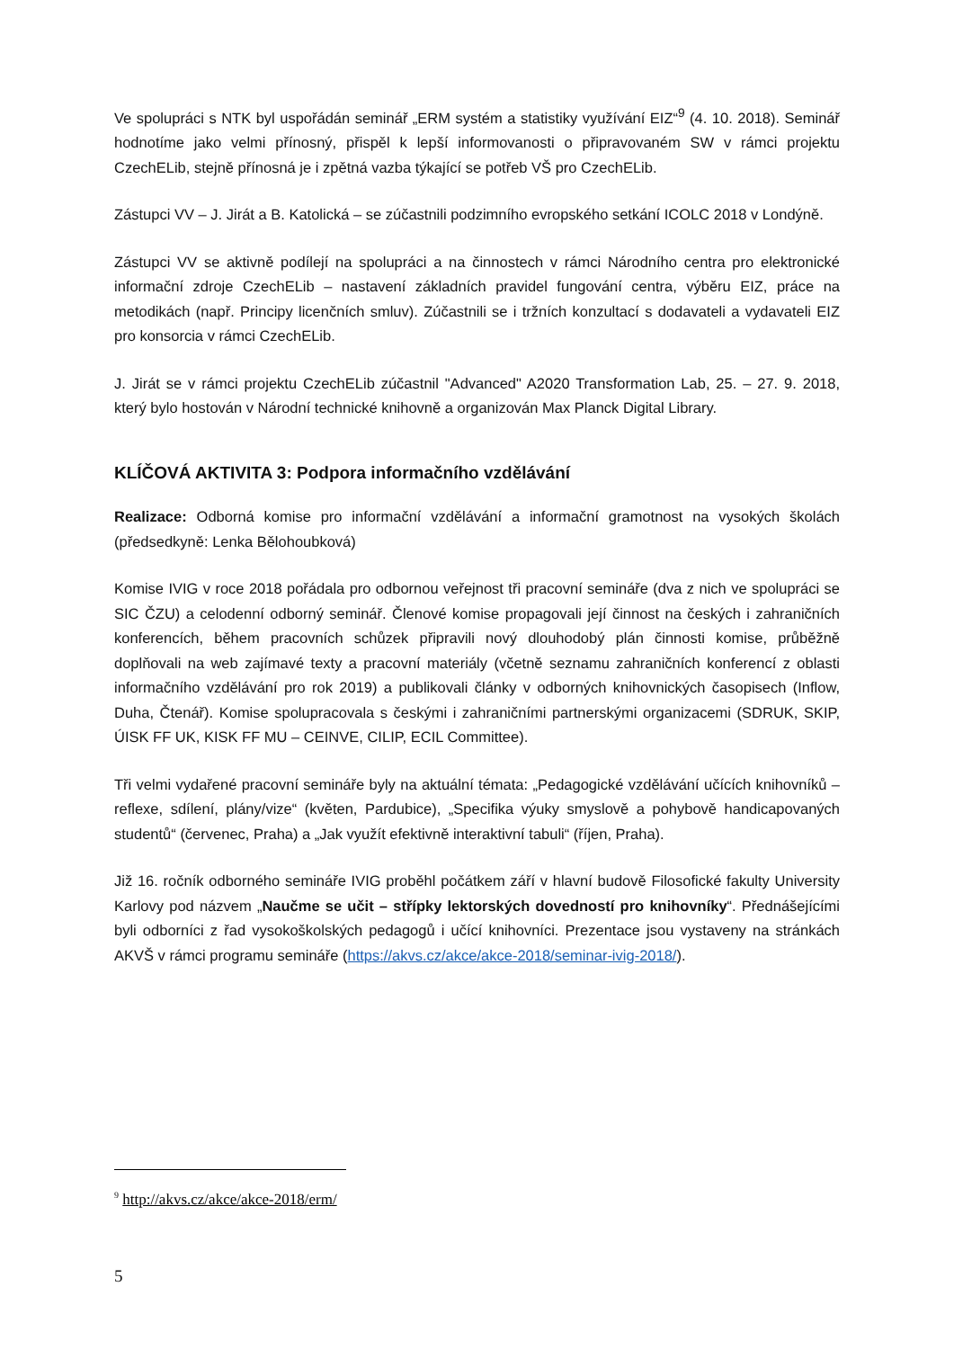Ve spolupráci s NTK byl uspořádán seminář „ERM systém a statistiky využívání EIZ“<sup>9</sup> (4. 10. 2018). Seminář hodnotíme jako velmi přínosný, přispěl k lepší informovanosti o připravovaném SW v rámci projektu CzechELib, stejně přínosná je i zpětná vazba týkající se potřeb VŠ pro CzechELib.
Zástupci VV – J. Jirát a B. Katolická – se zúčastnili podzimního evropského setkání ICOLC 2018 v Londýně.
Zástupci VV se aktivně podílejí na spolupráci a na činnostech v rámci Národního centra pro elektronické informační zdroje CzechELib – nastavení základních pravidel fungování centra, výběru EIZ, práce na metodikách (např. Principy licenčních smluv). Zúčastnili se i tržních konzultací s dodavateli a vydavateli EIZ pro konsorcia v rámci CzechELib.
J. Jirát se v rámci projektu CzechELib zúčastnil "Advanced" A2020 Transformation Lab, 25. – 27. 9. 2018, který bylo hostován v Národní technické knihovně a organizován Max Planck Digital Library.
KLÍČOVÁ AKTIVITA 3: Podpora informačního vzdělávání
Realizace: Odborná komise pro informační vzdělávání a informační gramotnost na vysokých školách (předsedkyně: Lenka Bělohoubková)
Komise IVIG v roce 2018 pořádala pro odbornou veřejnost tři pracovní semináře (dva z nich ve spolupráci se SIC ČZU) a celodenní odborný seminář. Členové komise propagovali její činnost na českých i zahraničních konferencích, během pracovních schůzek připravili nový dlouhodobý plán činnosti komise, průběžně doplňovali na web zajímavé texty a pracovní materiály (včetně seznamu zahraničních konferencí z oblasti informačního vzdělávání pro rok 2019) a publikovali články v odborných knihovnických časopisech (Inflow, Duha, Čtenář). Komise spolupracovala s českými i zahraničními partnerskými organizacemi (SDRUK, SKIP, ÚISK FF UK, KISK FF MU – CEINVE, CILIP, ECIL Committee).
Tři velmi vydařené pracovní semináře byly na aktuální témata: „Pedagogické vzdělávání učících knihovníků – reflexe, sdílení, plány/vize“ (květen, Pardubice), „Specifika výuky smyslově a pohybově handicapovaných studentů“ (červenec, Praha) a „Jak využít efektivně interaktivní tabuli“ (říjen, Praha).
Již 16. ročník odborného semináře IVIG proběhl počátkem září v hlavní budově Filosofické fakulty University Karlovy pod názvem „Naučme se učit – střípky lektorských dovedností pro knihovníky“. Přednášejícími byli odborníci z řad vysokoškolských pedagogů i učící knihovníci. Prezentace jsou vystaveny na stránkách AKVŠ v rámci programu semináře (https://akvs.cz/akce/akce-2018/seminar-ivig-2018/).
<sup>9</sup> http://akvs.cz/akce/akce-2018/erm/
5